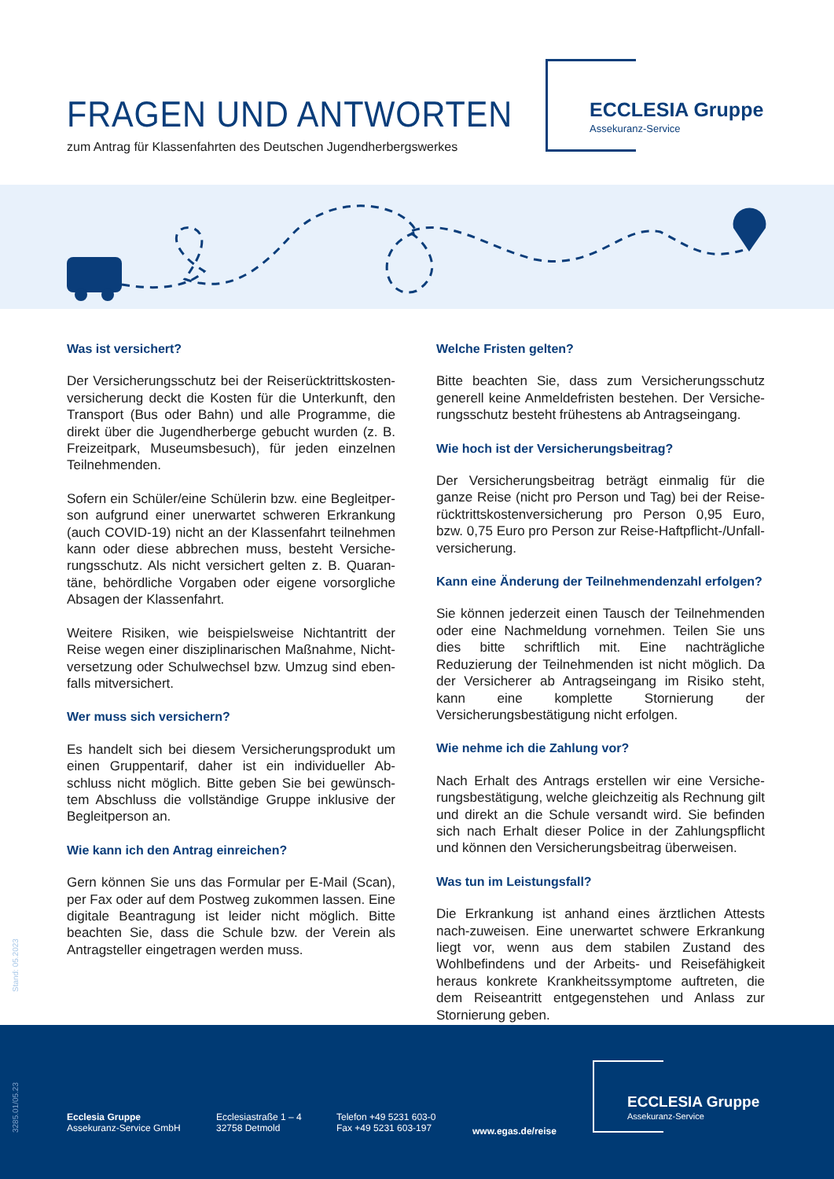FRAGEN UND ANTWORTEN
zum Antrag für Klassenfahrten des Deutschen Jugendherbergswerkes
ECCLESIA Gruppe
Assekuranz-Service
Was ist versichert?
Der Versicherungsschutz bei der Reiserücktrittskosten-versicherung deckt die Kosten für die Unterkunft, den Transport (Bus oder Bahn) und alle Programme, die direkt über die Jugendherberge gebucht wurden (z. B. Freizeitpark, Museumsbesuch), für jeden einzelnen Teilnehmenden.
Sofern ein Schüler/eine Schülerin bzw. eine Begleitper-son aufgrund einer unerwartet schweren Erkrankung (auch COVID-19) nicht an der Klassenfahrt teilnehmen kann oder diese abbrechen muss, besteht Versiche-rungsschutz. Als nicht versichert gelten z. B. Quaran-täne, behördliche Vorgaben oder eigene vorsorgliche Absagen der Klassenfahrt.
Weitere Risiken, wie beispielsweise Nichtantritt der Reise wegen einer disziplinarischen Maßnahme, Nicht-versetzung oder Schulwechsel bzw. Umzug sind eben-falls mitversichert.
Wer muss sich versichern?
Es handelt sich bei diesem Versicherungsprodukt um einen Gruppentarif, daher ist ein individueller Ab-schluss nicht möglich. Bitte geben Sie bei gewünsch-tem Abschluss die vollständige Gruppe inklusive der Begleitperson an.
Wie kann ich den Antrag einreichen?
Gern können Sie uns das Formular per E-Mail (Scan), per Fax oder auf dem Postweg zukommen lassen. Eine digitale Beantragung ist leider nicht möglich. Bitte beachten Sie, dass die Schule bzw. der Verein als Antragsteller eingetragen werden muss.
Welche Fristen gelten?
Bitte beachten Sie, dass zum Versicherungsschutz generell keine Anmeldefristen bestehen. Der Versiche-rungsschutz besteht frühestens ab Antragseingang.
Wie hoch ist der Versicherungsbeitrag?
Der Versicherungsbeitrag beträgt einmalig für die ganze Reise (nicht pro Person und Tag) bei der Reise-rücktrittskostenversicherung pro Person 0,95 Euro, bzw. 0,75 Euro pro Person zur Reise-Haftpflicht-/Unfall-versicherung.
Kann eine Änderung der Teilnehmendenzahl erfolgen?
Sie können jederzeit einen Tausch der Teilnehmenden oder eine Nachmeldung vornehmen. Teilen Sie uns dies bitte schriftlich mit. Eine nachträgliche Reduzierung der Teilnehmenden ist nicht möglich. Da der Versicherer ab Antragseingang im Risiko steht, kann eine komplette Stornierung der Versicherungsbestätigung nicht erfolgen.
Wie nehme ich die Zahlung vor?
Nach Erhalt des Antrags erstellen wir eine Versiche-rungsbestätigung, welche gleichzeitig als Rechnung gilt und direkt an die Schule versandt wird. Sie befinden sich nach Erhalt dieser Police in der Zahlungspflicht und können den Versicherungsbeitrag überweisen.
Was tun im Leistungsfall?
Die Erkrankung ist anhand eines ärztlichen Attests nach-zuweisen. Eine unerwartet schwere Erkrankung liegt vor, wenn aus dem stabilen Zustand des Wohlbefindens und der Arbeits- und Reisefähigkeit heraus konkrete Krankheitssymptome auftreten, die dem Reiseantritt entgegenstehen und Anlass zur Stornierung geben.
Stand: 05.2023
3285.01/05.23
Ecclesia Gruppe
Assekuranz-Service GmbH
Ecclesiastraße 1 – 4
32758 Detmold
Telefon +49 5231 603-0
Fax +49 5231 603-197
www.egas.de/reise
ECCLESIA Gruppe
Assekuranz-Service